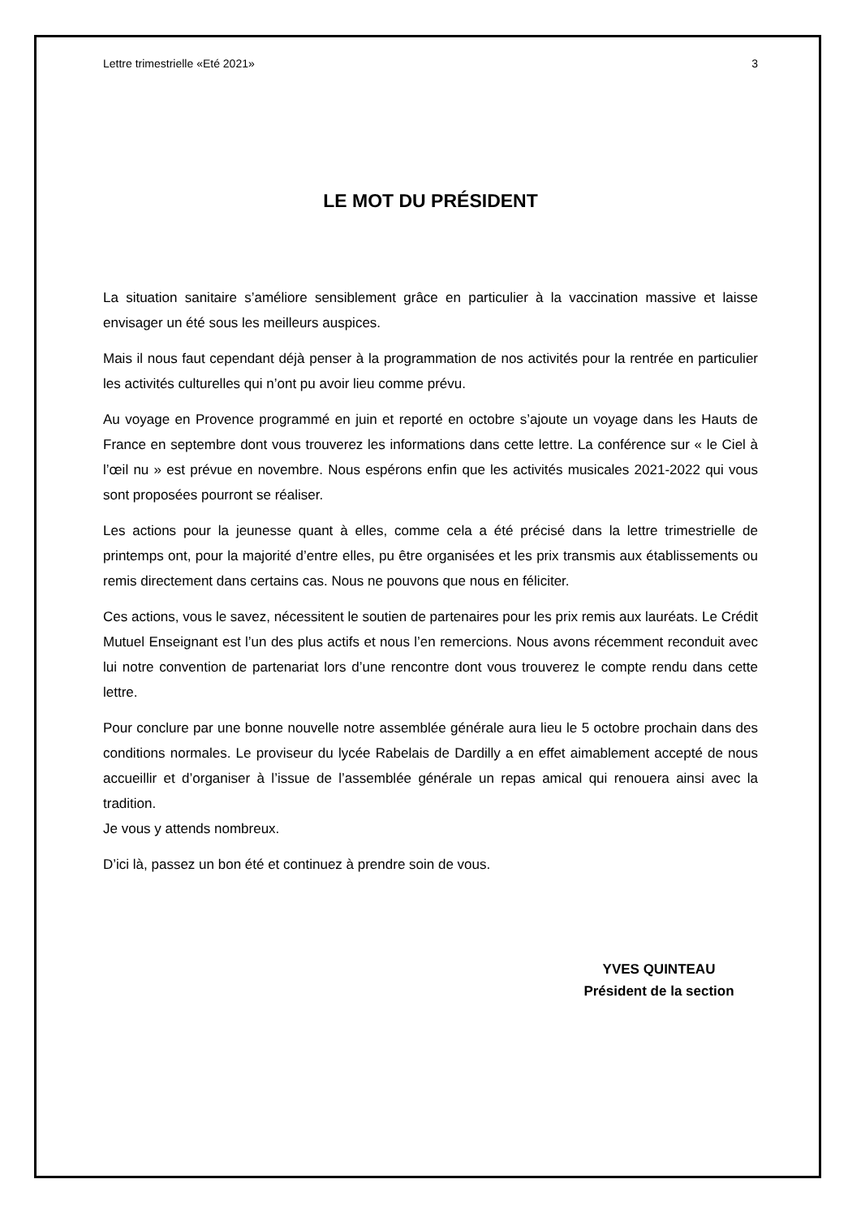Lettre trimestrielle «Eté 2021» 3
LE MOT DU PRÉSIDENT
La situation sanitaire s’améliore sensiblement grâce en particulier à la vaccination massive et laisse envisager un été sous les meilleurs auspices.
Mais il nous faut cependant déjà penser à la programmation de nos activités pour la rentrée en particulier les activités culturelles qui n’ont pu avoir lieu comme prévu.
Au voyage en Provence programmé en juin et reporté en octobre s’ajoute un voyage dans les Hauts de France en septembre dont vous trouverez les informations dans cette lettre. La conférence sur « le Ciel à l’œil nu » est prévue en novembre. Nous espérons enfin que les activités musicales 2021-2022 qui vous sont proposées pourront se réaliser.
Les actions pour la jeunesse quant à elles, comme cela a été précisé dans la lettre trimestrielle de printemps ont, pour la majorité d’entre elles, pu être organisées et les prix transmis aux établissements ou remis directement dans certains cas. Nous ne pouvons que nous en féliciter.
Ces actions, vous le savez, nécessitent le soutien de partenaires pour les prix remis aux lauréats. Le Crédit Mutuel Enseignant est l’un des plus actifs et nous l’en remercions. Nous avons récemment reconduit avec lui notre convention de partenariat lors d’une rencontre dont vous trouverez le compte rendu dans cette lettre.
Pour conclure par une bonne nouvelle notre assemblée générale aura lieu le 5 octobre prochain dans des conditions normales. Le proviseur du lycée Rabelais de Dardilly a en effet aimablement accepté de nous accueillir et d’organiser à l’issue de l’assemblée générale un repas amical qui renouera ainsi avec la tradition.
Je vous y attends nombreux.
D’ici là, passez un bon été et continuez à prendre soin de vous.
YVES QUINTEAU
Président de la section